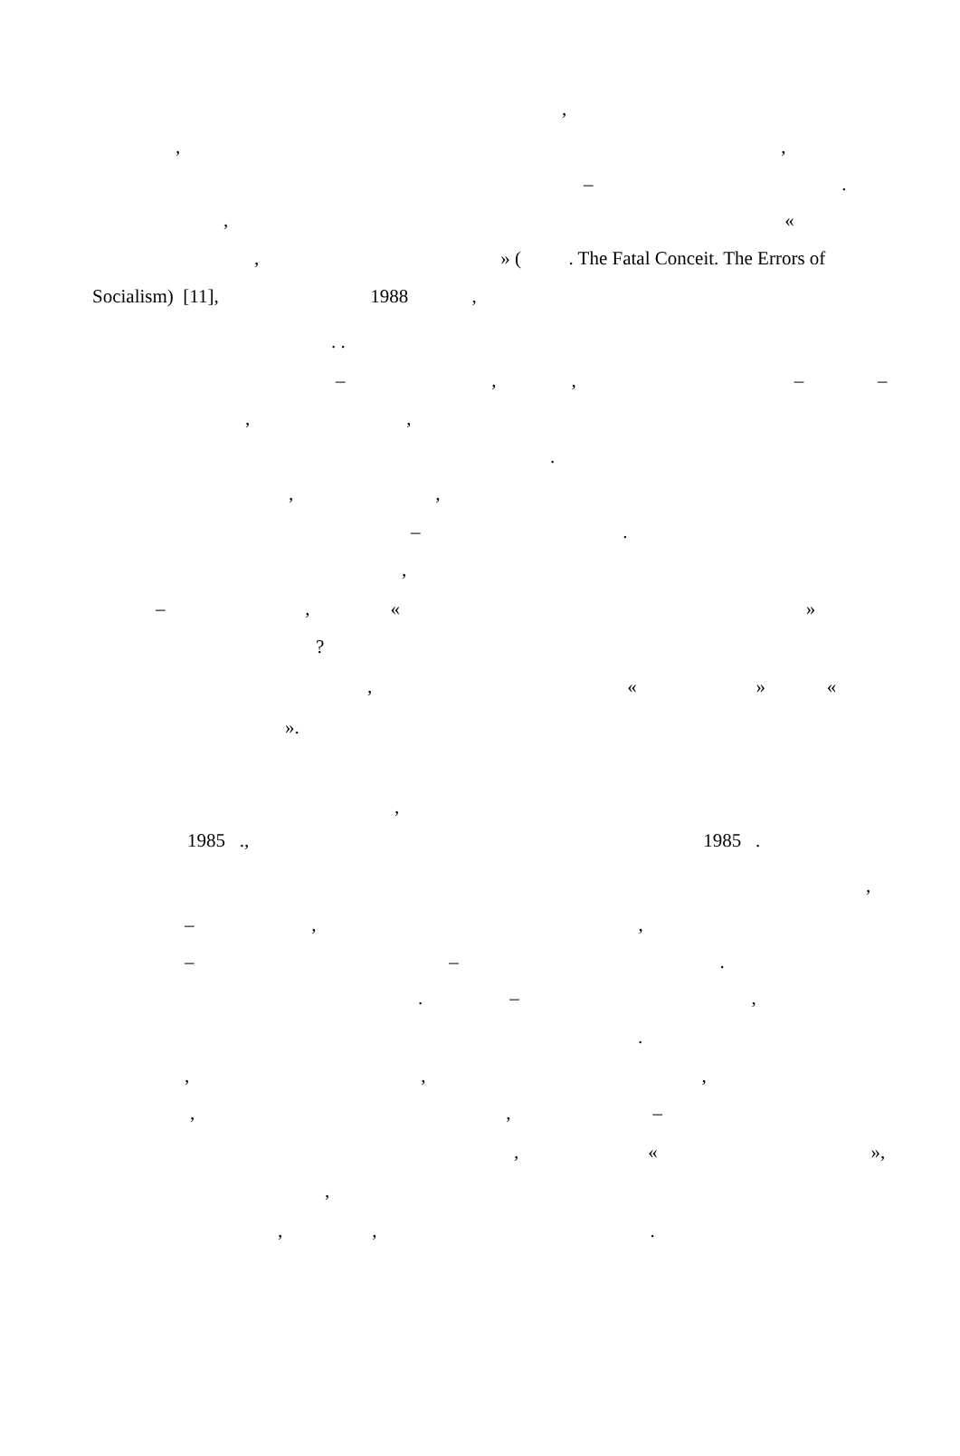,
, ,
– .
, «
, » ( . The Fatal Conceit. The Errors of
Socialism) [11], 1988 ,
. .
– , , – –
, ,
.
, ,
– .
,
– , « »
?
, « » «
».
,
1985 ., 1985 .
,
– , ,
– – .
. – ,
.
, , ,
, , –
, « »,
,
, , .